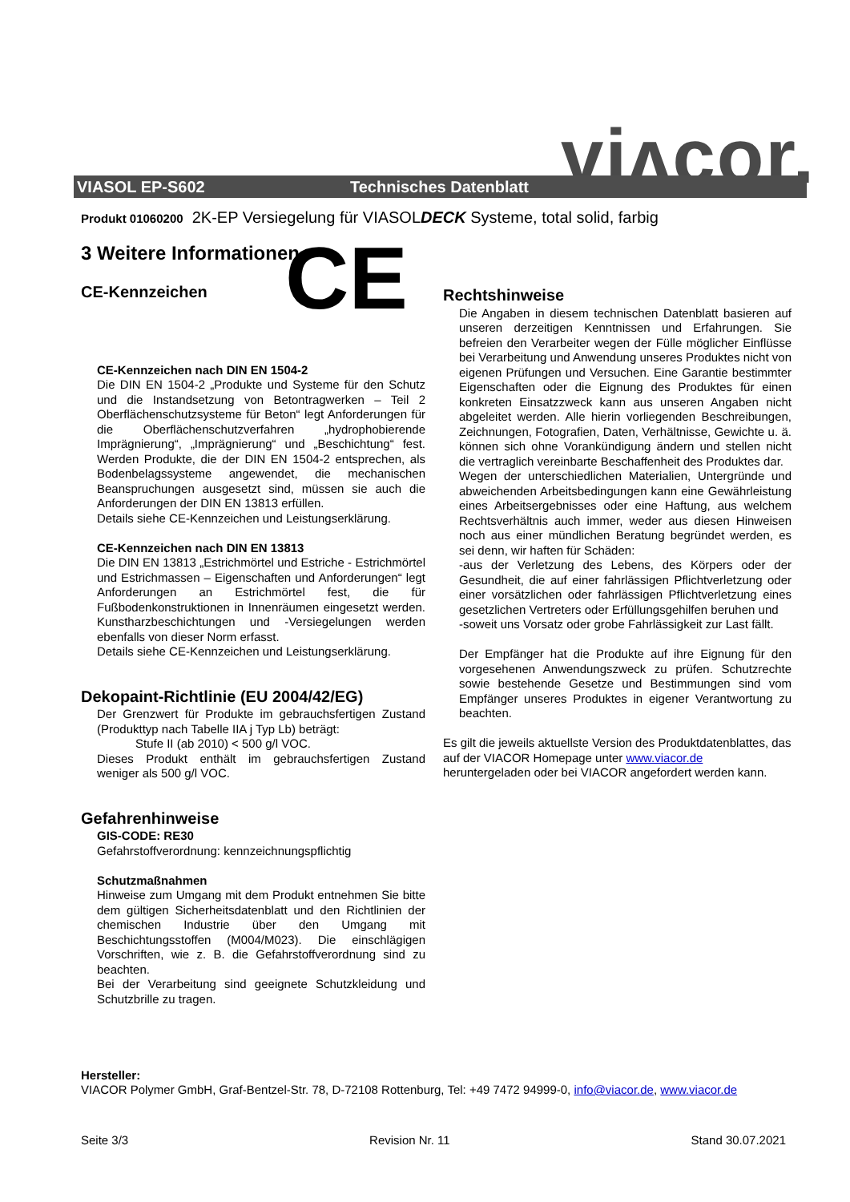viʌcor.
VIASOL EP-S602 Technisches Datenblatt
Produkt 01060200 2K-EP Versiegelung für VIASOLDECK Systeme, total solid, farbig
3 Weitere Informationen
CE-Kennzeichen
CE
CE-Kennzeichen nach DIN EN 1504-2
Die DIN EN 1504-2 „Produkte und Systeme für den Schutz und die Instandsetzung von Betontragwerken – Teil 2 Oberflächenschutzsysteme für Beton“ legt Anforderungen für die Oberflächenschutzverfahren „hydrophobierende Imprägnierung“, „Imprägnierung“ und „Beschichtung“ fest. Werden Produkte, die der DIN EN 1504-2 entsprechen, als Bodenbelagssysteme angewendet, die mechanischen Beanspruchungen ausgesetzt sind, müssen sie auch die Anforderungen der DIN EN 13813 erfüllen.
Details siehe CE-Kennzeichen und Leistungserklärung.
CE-Kennzeichen nach DIN EN 13813
Die DIN EN 13813 „Estrichmörtel und Estriche - Estrichmörtel und Estrichmassen – Eigenschaften und Anforderungen“ legt Anforderungen an Estrichmörtel fest, die für Fußbodenkonstruktionen in Innenräumen eingesetzt werden. Kunstharzbeschichtungen und -Versiegelungen werden ebenfalls von dieser Norm erfasst.
Details siehe CE-Kennzeichen und Leistungserklärung.
Dekopaint-Richtlinie (EU 2004/42/EG)
Der Grenzwert für Produkte im gebrauchsfertigen Zustand (Produkttyp nach Tabelle IIA j Typ Lb) beträgt:
Stufe II (ab 2010) < 500 g/l VOC.
Dieses Produkt enthält im gebrauchsfertigen Zustand weniger als 500 g/l VOC.
Gefahrenhinweise
GIS-CODE: RE30
Gefahrstoffverordnung: kennzeichnungspflichtig
Schutzmaßnahmen
Hinweise zum Umgang mit dem Produkt entnehmen Sie bitte dem gültigen Sicherheitsdatenblatt und den Richtlinien der chemischen Industrie über den Umgang mit Beschichtungsstoffen (M004/M023). Die einschlägigen Vorschriften, wie z. B. die Gefahrstoffverordnung sind zu beachten.
Bei der Verarbeitung sind geeignete Schutzkleidung und Schutzbrille zu tragen.
Rechtshinweise
Die Angaben in diesem technischen Datenblatt basieren auf unseren derzeitigen Kenntnissen und Erfahrungen. Sie befreien den Verarbeiter wegen der Fülle möglicher Einflüsse bei Verarbeitung und Anwendung unseres Produktes nicht von eigenen Prüfungen und Versuchen. Eine Garantie bestimmter Eigenschaften oder die Eignung des Produktes für einen konkreten Einsatzzweck kann aus unseren Angaben nicht abgeleitet werden. Alle hierin vorliegenden Beschreibungen, Zeichnungen, Fotografien, Daten, Verhältnisse, Gewichte u. ä. können sich ohne Vorankündigung ändern und stellen nicht die vertraglich vereinbarte Beschaffenheit des Produktes dar.
Wegen der unterschiedlichen Materialien, Untergründe und abweichenden Arbeitsbedingungen kann eine Gewährleistung eines Arbeitsergebnisses oder eine Haftung, aus welchem Rechtsverhältnis auch immer, weder aus diesen Hinweisen noch aus einer mündlichen Beratung begründet werden, es sei denn, wir haften für Schäden:
-aus der Verletzung des Lebens, des Körpers oder der Gesundheit, die auf einer fahrlässigen Pflichtverletzung oder einer vorsätzlichen oder fahrlässigen Pflichtverletzung eines gesetzlichen Vertreters oder Erfüllungsgehilfen beruhen und
-soweit uns Vorsatz oder grobe Fahrlässigkeit zur Last fällt.
Der Empfänger hat die Produkte auf ihre Eignung für den vorgesehenen Anwendungszweck zu prüfen. Schutzrechte sowie bestehende Gesetze und Bestimmungen sind vom Empfänger unseres Produktes in eigener Verantwortung zu beachten.
Es gilt die jeweils aktuellste Version des Produktdatenblattes, das auf der VIACOR Homepage unter www.viacor.de heruntergeladen oder bei VIACOR angefordert werden kann.
Hersteller:
VIACOR Polymer GmbH, Graf-Bentzel-Str. 78, D-72108 Rottenburg, Tel: +49 7472 94999-0, info@viacor.de, www.viacor.de
Seite 3/3 Revision Nr. 11 Stand 30.07.2021